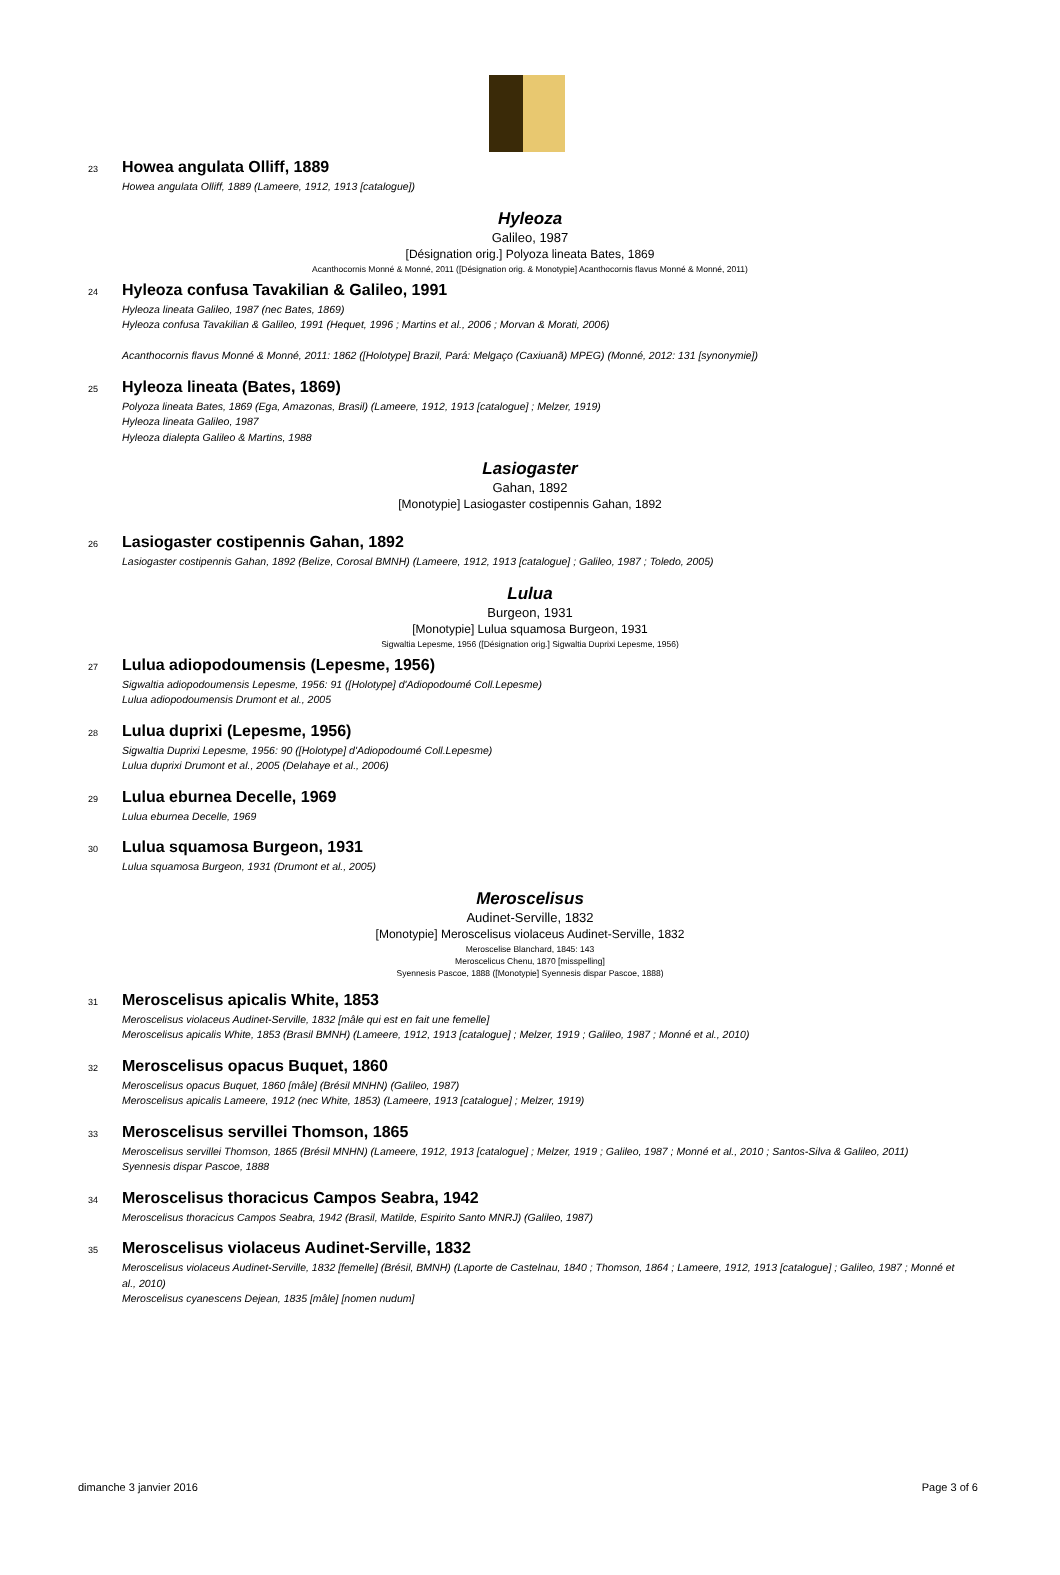23 Howea angulata Olliff, 1889
Howea angulata Olliff, 1889 (Lameere, 1912, 1913 [catalogue])
Hyleoza
Galileo, 1987
[Désignation orig.] Polyoza lineata Bates, 1869
Acanthocornis Monné & Monné, 2011 ([Désignation orig. & Monotypie] Acanthocornis flavus Monné & Monné, 2011)
24 Hyleoza confusa Tavakilian & Galileo, 1991
Hyleoza lineata Galileo, 1987 (nec Bates, 1869)
Hyleoza confusa Tavakilian & Galileo, 1991 (Hequet, 1996 ; Martins et al., 2006 ; Morvan & Morati, 2006)
Acanthocornis flavus Monné & Monné, 2011: 1862 ([Holotype] Brazil, Pará: Melgaço (Caxiuanã) MPEG) (Monné, 2012: 131 [synonymie])
25 Hyleoza lineata (Bates, 1869)
Polyoza lineata Bates, 1869 (Ega, Amazonas, Brasil) (Lameere, 1912, 1913 [catalogue] ; Melzer, 1919)
Hyleoza lineata Galileo, 1987
Hyleoza dialepta Galileo & Martins, 1988
Lasiogaster
Gahan, 1892
[Monotypie] Lasiogaster costipennis Gahan, 1892
26 Lasiogaster costipennis Gahan, 1892
Lasiogaster costipennis Gahan, 1892 (Belize, Corosal BMNH) (Lameere, 1912, 1913 [catalogue] ; Galileo, 1987 ; Toledo, 2005)
Lulua
Burgeon, 1931
[Monotypie] Lulua squamosa Burgeon, 1931
Sigwaltia Lepesme, 1956 ([Désignation orig.] Sigwaltia Duprixi Lepesme, 1956)
27 Lulua adiopodoumensis (Lepesme, 1956)
Sigwaltia adiopodoumensis Lepesme, 1956: 91 ([Holotype] d'Adiopodoumé Coll.Lepesme)
Lulua adiopodoumensis Drumont et al., 2005
28 Lulua duprixi (Lepesme, 1956)
Sigwaltia Duprixi Lepesme, 1956: 90 ([Holotype] d'Adiopodoumé Coll.Lepesme)
Lulua duprixi Drumont et al., 2005 (Delahaye et al., 2006)
29 Lulua eburnea Decelle, 1969
Lulua eburnea Decelle, 1969
30 Lulua squamosa Burgeon, 1931
Lulua squamosa Burgeon, 1931 (Drumont et al., 2005)
Meroscelisus
Audinet-Serville, 1832
[Monotypie] Meroscelisus violaceus Audinet-Serville, 1832
Meroscelise Blanchard, 1845: 143
Meroscelicus Chenu, 1870 [misspelling]
Syennesis Pascoe, 1888 ([Monotypie] Syennesis dispar Pascoe, 1888)
31 Meroscelisus apicalis White, 1853
Meroscelisus violaceus Audinet-Serville, 1832 [mâle qui est en fait une femelle]
Meroscelisus apicalis White, 1853 (Brasil BMNH) (Lameere, 1912, 1913 [catalogue] ; Melzer, 1919 ; Galileo, 1987 ; Monné et al., 2010)
32 Meroscelisus opacus Buquet, 1860
Meroscelisus opacus Buquet, 1860 [mâle] (Brésil MNHN) (Galileo, 1987)
Meroscelisus apicalis Lameere, 1912 (nec White, 1853) (Lameere, 1913 [catalogue] ; Melzer, 1919)
33 Meroscelisus servillei Thomson, 1865
Meroscelisus servillei Thomson, 1865 (Brésil MNHN) (Lameere, 1912, 1913 [catalogue] ; Melzer, 1919 ; Galileo, 1987 ; Monné et al., 2010 ; Santos-Silva & Galileo, 2011)
Syennesis dispar Pascoe, 1888
34 Meroscelisus thoracicus Campos Seabra, 1942
Meroscelisus thoracicus Campos Seabra, 1942 (Brasil, Matilde, Espirito Santo MNRJ) (Galileo, 1987)
35 Meroscelisus violaceus Audinet-Serville, 1832
Meroscelisus violaceus Audinet-Serville, 1832 [femelle] (Brésil, BMNH) (Laporte de Castelnau, 1840 ; Thomson, 1864 ; Lameere, 1912, 1913 [catalogue] ; Galileo, 1987 ; Monné et al., 2010)
Meroscelisus cyanescens Dejean, 1835 [mâle] [nomen nudum]
dimanche 3 janvier 2016 Page 3 of 6